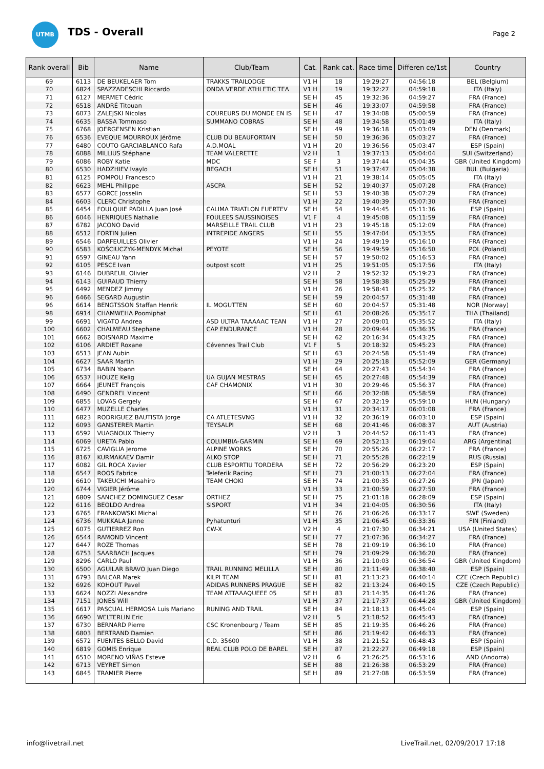UTMB
TDS - Overall Page 2
| Rank overall | Bib | Name | Club/Team | Cat. | Rank cat. | Race time | Differen ce/1st | Country |
| --- | --- | --- | --- | --- | --- | --- | --- | --- |
| 69 | 6113 | DE BEUKELAER Tom | TRAKKS TRAILODGE | V1 H | 18 | 19:29:27 | 04:56:18 | BEL (Belgium) |
| 70 | 6824 | SPAZZADESCHI Riccardo | ONDA VERDE ATHLETIC TEA | V1 H | 19 | 19:32:27 | 04:59:18 | ITA (Italy) |
| 71 | 6127 | MERMET Cédric | | SE H | 45 | 19:32:36 | 04:59:27 | FRA (France) |
| 72 | 6518 | ANDRÉ Titouan | | SE H | 46 | 19:33:07 | 04:59:58 | FRA (France) |
| 73 | 6073 | ZALEJSKI Nicolas | COUREURS DU MONDE EN IS | SE H | 47 | 19:34:08 | 05:00:59 | FRA (France) |
| 74 | 6635 | BASSA Tommaso | SUMMANO COBRAS | SE H | 48 | 19:34:58 | 05:01:49 | ITA (Italy) |
| 75 | 6768 | JOERGENSEN Kristian | | SE H | 49 | 19:36:18 | 05:03:09 | DEN (Denmark) |
| 76 | 6536 | EVEQUE MOURROUX Jérôme | CLUB DU BEAUFORTAIN | SE H | 50 | 19:36:36 | 05:03:27 | FRA (France) |
| 77 | 6480 | COUTO GARCIABLANCO Rafa | A.D.MOAL | V1 H | 20 | 19:36:56 | 05:03:47 | ESP (Spain) |
| 78 | 6088 | MILLIUS Stéphane | TEAM VALERETTE | V2 H | 1 | 19:37:13 | 05:04:04 | SUI (Switzerland) |
| 79 | 6086 | ROBY Katie | MDC | SE F | 3 | 19:37:44 | 05:04:35 | GBR (United Kingdom) |
| 80 | 6530 | HADZHIEV Ivaylo | BEGACH | SE H | 51 | 19:37:47 | 05:04:38 | BUL (Bulgaria) |
| 81 | 6125 | POMPOLI Francesco | | V1 H | 21 | 19:38:14 | 05:05:05 | ITA (Italy) |
| 82 | 6623 | MEHL Philippe | ASCPA | SE H | 52 | 19:40:37 | 05:07:28 | FRA (France) |
| 83 | 6577 | GORCE Josselin | | SE H | 53 | 19:40:38 | 05:07:29 | FRA (France) |
| 84 | 6603 | CLERC Christophe | | V1 H | 22 | 19:40:39 | 05:07:30 | FRA (France) |
| 85 | 6454 | FOULQUIE PADILLA Juan José | CALIMA TRIATLON FUERTEV | SE H | 54 | 19:44:45 | 05:11:36 | ESP (Spain) |
| 86 | 6046 | HENRIQUES Nathalie | FOULEES SAUSSINOISES | V1 F | 4 | 19:45:08 | 05:11:59 | FRA (France) |
| 87 | 6782 | JACONO David | MARSEILLE TRAIL CLUB | V1 H | 23 | 19:45:18 | 05:12:09 | FRA (France) |
| 88 | 6512 | FORTIN Julien | INTREPIDE ANGERS | SE H | 55 | 19:47:04 | 05:13:55 | FRA (France) |
| 89 | 6546 | DARFEUILLES Olivier | | V1 H | 24 | 19:49:19 | 05:16:10 | FRA (France) |
| 90 | 6583 | KOŚCIUCZYK-MENDYK Michał | PEYOTE | SE H | 56 | 19:49:59 | 05:16:50 | POL (Poland) |
| 91 | 6597 | GINEAU Yann | | SE H | 57 | 19:50:02 | 05:16:53 | FRA (France) |
| 92 | 6105 | PESCE Ivan | outpost scott | V1 H | 25 | 19:51:05 | 05:17:56 | ITA (Italy) |
| 93 | 6146 | DUBREUIL Olivier | | V2 H | 2 | 19:52:32 | 05:19:23 | FRA (France) |
| 94 | 6143 | GUIRAUD Thierry | | SE H | 58 | 19:58:38 | 05:25:29 | FRA (France) |
| 95 | 6492 | MENDEZ Jimmy | | V1 H | 26 | 19:58:41 | 05:25:32 | FRA (France) |
| 96 | 6466 | SEGARD Augustin | | SE H | 59 | 20:04:57 | 05:31:48 | FRA (France) |
| 96 | 6614 | BENGTSSON Staffan Henrik | IL MOGUTTEN | SE H | 60 | 20:04:57 | 05:31:48 | NOR (Norway) |
| 98 | 6914 | CHAMWEHA Poomiphat | | SE H | 61 | 20:08:26 | 05:35:17 | THA (Thailand) |
| 99 | 6691 | VIGATO Andrea | ASD ULTRA TAAAAAC TEAN | V1 H | 27 | 20:09:01 | 05:35:52 | ITA (Italy) |
| 100 | 6602 | CHALMEAU Stephane | CAP ENDURANCE | V1 H | 28 | 20:09:44 | 05:36:35 | FRA (France) |
| 101 | 6662 | BOISNARD Maxime | | SE H | 62 | 20:16:34 | 05:43:25 | FRA (France) |
| 102 | 6106 | ARDIET Roxane | Cévennes Trail Club | V1 F | 5 | 20:18:32 | 05:45:23 | FRA (France) |
| 103 | 6513 | JEAN Aubin | | SE H | 63 | 20:24:58 | 05:51:49 | FRA (France) |
| 104 | 6627 | SAAR Martin | | V1 H | 29 | 20:25:18 | 05:52:09 | GER (Germany) |
| 105 | 6734 | BABIN Yoann | | SE H | 64 | 20:27:43 | 05:54:34 | FRA (France) |
| 106 | 6537 | HOUZE Kelig | UA GUJAN MESTRAS | SE H | 65 | 20:27:48 | 05:54:39 | FRA (France) |
| 107 | 6664 | JEUNET François | CAF CHAMONIX | V1 H | 30 | 20:29:46 | 05:56:37 | FRA (France) |
| 108 | 6490 | GENDREL Vincent | | SE H | 66 | 20:32:08 | 05:58:59 | FRA (France) |
| 109 | 6855 | LOVAS Gergely | | SE H | 67 | 20:32:19 | 05:59:10 | HUN (Hungary) |
| 110 | 6477 | MUZELLE Charles | | V1 H | 31 | 20:34:17 | 06:01:08 | FRA (France) |
| 111 | 6823 | RODRIGUEZ BAUTISTA Jorge | CA ATLETESVNG | V1 H | 32 | 20:36:19 | 06:03:10 | ESP (Spain) |
| 112 | 6093 | GANSTERER Martin | TEYSALPI | SE H | 68 | 20:41:46 | 06:08:37 | AUT (Austria) |
| 113 | 6592 | VUAGNOUX Thierry | | V2 H | 3 | 20:44:52 | 06:11:43 | FRA (France) |
| 114 | 6069 | URETA Pablo | COLUMBIA-GARMIN | SE H | 69 | 20:52:13 | 06:19:04 | ARG (Argentina) |
| 115 | 6725 | CAVIGLIA Jerome | ALPINE WORKS | SE H | 70 | 20:55:26 | 06:22:17 | FRA (France) |
| 116 | 8167 | KURMAKAEV Damir | ALKO STOP | SE H | 71 | 20:55:28 | 06:22:19 | RUS (Russia) |
| 117 | 6082 | GIL ROCA Xavier | CLUB ESPORTIU TORDERA | SE H | 72 | 20:56:29 | 06:23:20 | ESP (Spain) |
| 118 | 6547 | ROOS Fabrice | Teleferik Racing | SE H | 73 | 21:00:13 | 06:27:04 | FRA (France) |
| 119 | 6610 | TAKEUCHI Masahiro | TEAM CHOKI | SE H | 74 | 21:00:35 | 06:27:26 | JPN (Japan) |
| 120 | 6744 | VIGIER Jérôme | | V1 H | 33 | 21:00:59 | 06:27:50 | FRA (France) |
| 121 | 6809 | SANCHEZ DOMINGUEZ Cesar | ORTHEZ | SE H | 75 | 21:01:18 | 06:28:09 | ESP (Spain) |
| 122 | 6116 | BEOLDO Andrea | SISPORT | V1 H | 34 | 21:04:05 | 06:30:56 | ITA (Italy) |
| 123 | 6765 | FRANKOWSKI Michal | | SE H | 76 | 21:06:26 | 06:33:17 | SWE (Sweden) |
| 124 | 6736 | MUKKALA Janne | Pyhatunturi | V1 H | 35 | 21:06:45 | 06:33:36 | FIN (Finland) |
| 125 | 6075 | GUTIERREZ Ron | CW-X | V2 H | 4 | 21:07:30 | 06:34:21 | USA (United States) |
| 126 | 6544 | RAMOND Vincent | | SE H | 77 | 21:07:36 | 06:34:27 | FRA (France) |
| 127 | 6447 | ROZE Thomas | | SE H | 78 | 21:09:19 | 06:36:10 | FRA (France) |
| 128 | 6753 | SAARBACH Jacques | | SE H | 79 | 21:09:29 | 06:36:20 | FRA (France) |
| 129 | 8296 | CARLO Paul | | V1 H | 36 | 21:10:03 | 06:36:54 | GBR (United Kingdom) |
| 130 | 6500 | AGUILAR BRAVO Juan Diego | TRAIL RUNNING MELILLA | SE H | 80 | 21:11:49 | 06:38:40 | ESP (Spain) |
| 131 | 6793 | BALCAR Marek | KILPI TEAM | SE H | 81 | 21:13:23 | 06:40:14 | CZE (Czech Republic) |
| 132 | 6926 | KOHOUT Pavel | ADIDAS RUNNERS PRAGUE | SE H | 82 | 21:13:24 | 06:40:15 | CZE (Czech Republic) |
| 133 | 6624 | NOZZI Alexandre | TEAM ATTAAAQUEEE 05 | SE H | 83 | 21:14:35 | 06:41:26 | FRA (France) |
| 134 | 7151 | JONES Will | | V1 H | 37 | 21:17:37 | 06:44:28 | GBR (United Kingdom) |
| 135 | 6617 | PASCUAL HERMOSA Luis Mariano | RUNING AND TRAIL | SE H | 84 | 21:18:13 | 06:45:04 | ESP (Spain) |
| 136 | 6690 | WELTERLIN Eric | | V2 H | 5 | 21:18:52 | 06:45:43 | FRA (France) |
| 137 | 6730 | BERNARD Pierre | CSC Kronenbourg / Team | SE H | 85 | 21:19:35 | 06:46:26 | FRA (France) |
| 138 | 6803 | BERTRAND Damien | | SE H | 86 | 21:19:42 | 06:46:33 | FRA (France) |
| 139 | 6572 | FUENTES BELLO David | C.D. 35600 | V1 H | 38 | 21:21:52 | 06:48:43 | ESP (Spain) |
| 140 | 6819 | GOMIS Enrique | REAL CLUB POLO DE BAREL | SE H | 87 | 21:22:27 | 06:49:18 | ESP (Spain) |
| 141 | 6510 | MORENO VIÑAS Esteve | | V2 H | 6 | 21:26:25 | 06:53:16 | AND (Andorra) |
| 142 | 6713 | VEYRET Simon | | SE H | 88 | 21:26:38 | 06:53:29 | FRA (France) |
| 143 | 6845 | TRAMIER Pierre | | SE H | 89 | 21:27:08 | 06:53:59 | FRA (France) |
info@livetrail.net
LiveTrail.net, 02/09/2017 17:18